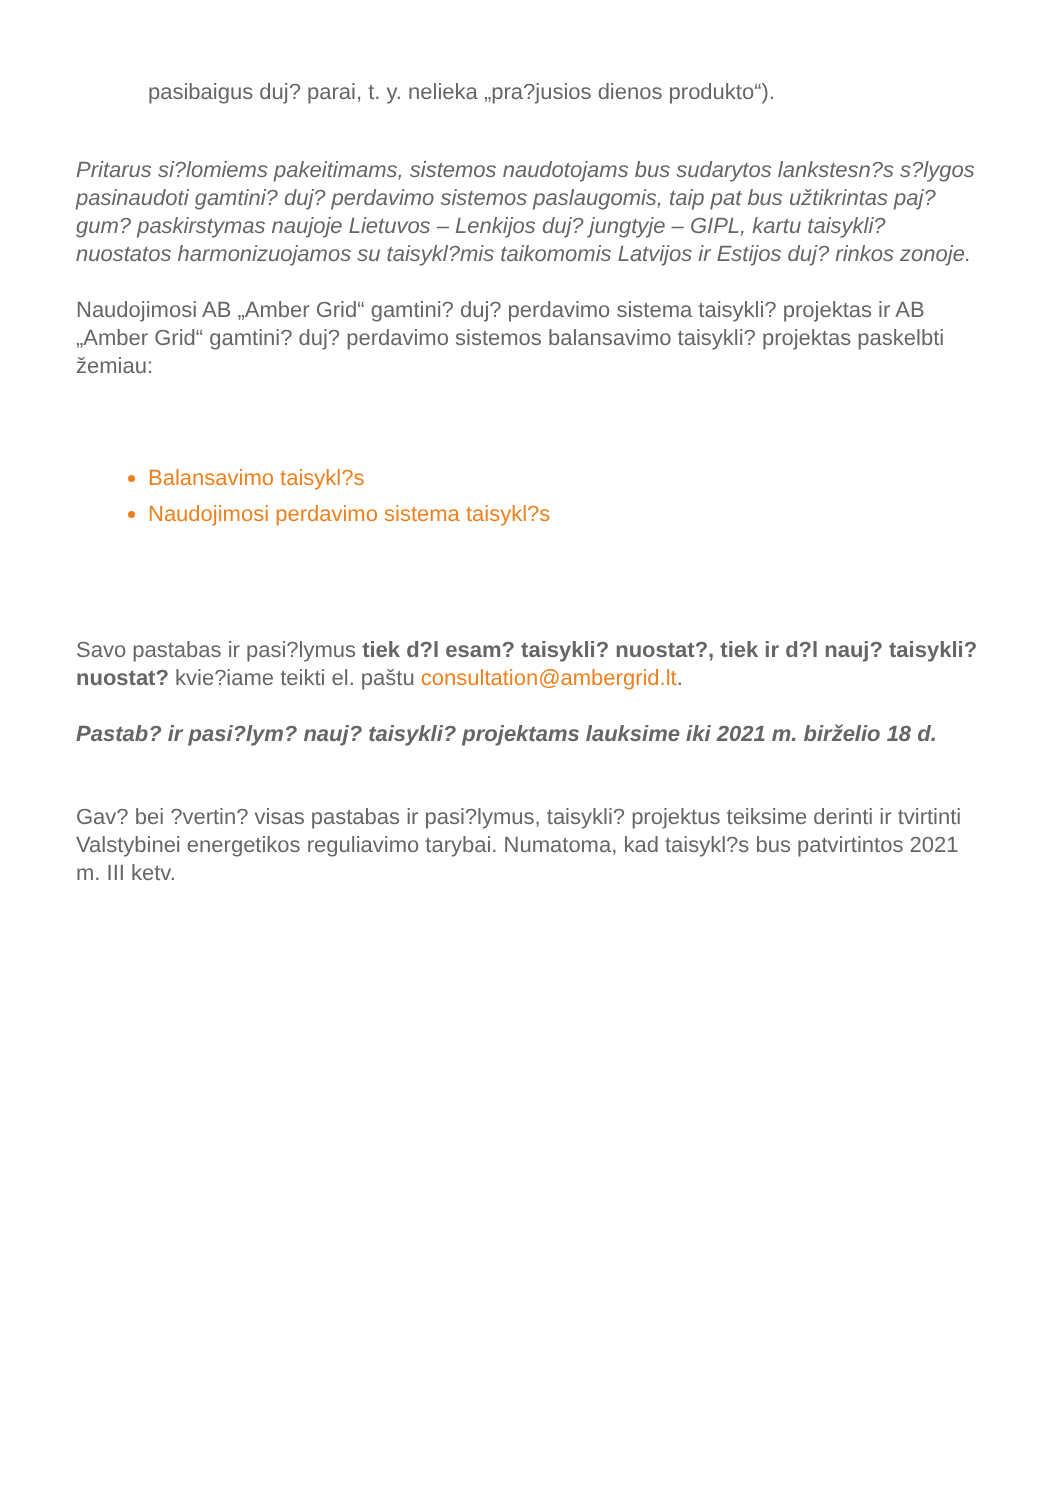pasibaigus duj? parai, t. y. nelieka „pra?jusios dienos produkto“).
Pritarus si?lomiems pakeitimams, sistemos naudotojams bus sudarytos lankstesn?s s?lygos pasinaudoti gamtini? duj? perdavimo sistemos paslaugomis, taip pat bus užtikrintas paj?gum? paskirstymas naujoje Lietuvos – Lenkijos duj? jungtyje – GIPL, kartu taisykli? nuostatos harmonizuojamos su taisykl?mis taikomomis Latvijos ir Estijos duj? rinkos zonoje.
Naudojimosi AB „Amber Grid“ gamtini? duj? perdavimo sistema taisykli? projektas ir AB „Amber Grid“ gamtini? duj? perdavimo sistemos balansavimo taisykli? projektas paskelbti žemiau:
Balansavimo taisykl?s
Naudojimosi perdavimo sistema taisykl?s
Savo pastabas ir pasi?lymus tiek d?l esam? taisykli? nuostat?, tiek ir d?l nauj? taisykli? nuostat? kvie?iame teikti el. paštu consultation@ambergrid.lt.
Pastab? ir pasi?lym? nauj? taisykli? projektams lauksime iki 2021 m. birželio 18 d.
Gav? bei ?vertin? visas pastabas ir pasi?lymus, taisykli? projektus teiksime derinti ir tvirtinti Valstybinei energetikos reguliavimo tarybai. Numatoma, kad taisykl?s bus patvirtintos 2021 m. III ketv.